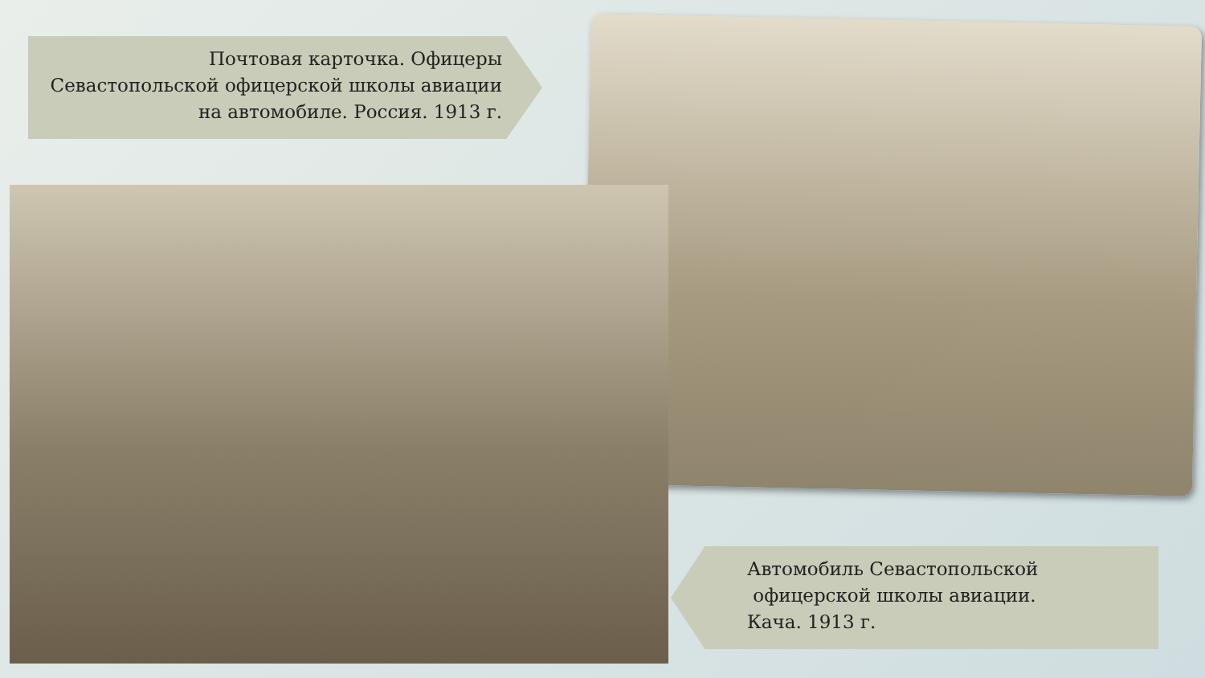Почтовая карточка. Офицеры Севастопольской офицерской школы авиации на автомобиле. Россия. 1913 г.
Автомобиль Севастопольской
офицерской школы авиации.
Кача. 1913 г.